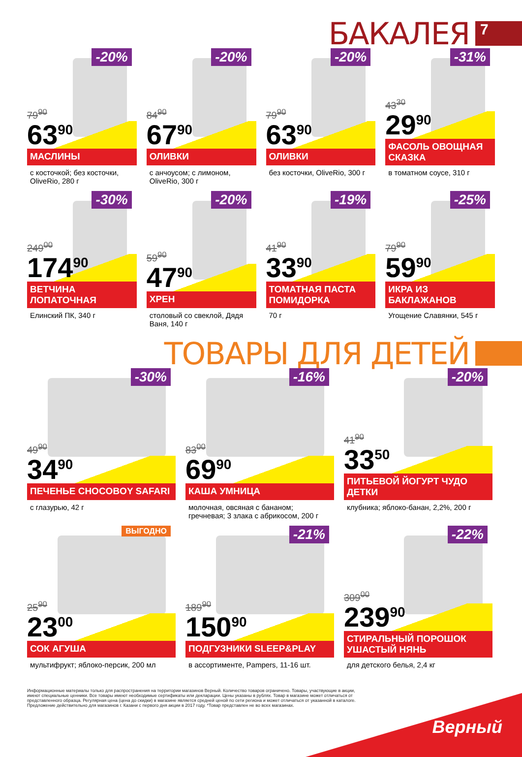БАКАЛЕЯ
7
-20%
79<sup>90</sup>
63<sup>90</sup>
МАСЛИНЫ
с косточкой; без косточки, OliveRio, 280 г
-20%
84<sup>90</sup>
67<sup>90</sup>
ОЛИВКИ
с анчоусом; с лимоном, OliveRio, 300 г
-20%
79<sup>90</sup>
63<sup>90</sup>
ОЛИВКИ
без косточки, OliveRio, 300 г
-31%
43<sup>30</sup>
29<sup>90</sup>
ФАСОЛЬ ОВОЩНАЯ СКАЗКА
в томатном соусе, 310 г
-30%
249<sup>00</sup>
174<sup>90</sup>
ВЕТЧИНА ЛОПАТОЧНАЯ
Елинский ПК, 340 г
-20%
59<sup>90</sup>
47<sup>90</sup>
ХРЕН
столовый со свеклой, Дядя Ваня, 140 г
-19%
41<sup>90</sup>
33<sup>90</sup>
ТОМАТНАЯ ПАСТА ПОМИДОРКА
70 г
-25%
79<sup>90</sup>
59<sup>90</sup>
ИКРА ИЗ БАКЛАЖАНОВ
Угощение Славянки, 545 г
ТОВАРЫ ДЛЯ ДЕТЕЙ
-30%
49<sup>90</sup>
34<sup>90</sup>
ПЕЧЕНЬЕ CHOCOBOY SAFARI
с глазурью, 42 г
-16%
83<sup>00</sup>
69<sup>90</sup>
КАША УМНИЦА
молочная, овсяная с бананом; гречневая; 3 злака с абрикосом, 200 г
-20%
41<sup>90</sup>
33<sup>50</sup>
ПИТЬЕВОЙ ЙОГУРТ ЧУДО ДЕТКИ
клубника; яблоко-банан, 2,2%, 200 г
ВЫГОДНО
25<sup>90</sup>
23<sup>00</sup>
СОК АГУША
мультифрукт; яблоко-персик, 200 мл
-21%
189<sup>90</sup>
150<sup>90</sup>
ПОДГУЗНИКИ SLEEP&PLAY
в ассортименте, Pampers, 11-16 шт.
-22%
309<sup>00</sup>
239<sup>90</sup>
СТИРАЛЬНЫЙ ПОРОШОК УШАСТЫЙ НЯНЬ
для детского белья, 2,4 кг
Информационные материалы только для распространения на территории магазинов Верный. Количество товаров ограничено. Товары, участвующие в акции, имеют специальные ценники. Все товары имеют необходимые сертификаты или декларации. Цены указаны в рублях. Товар в магазине может отличаться от представленного образца. Регулярная цена (цена до скидки) в магазине является средней ценой по сети региона и может отличаться от указанной в каталоге. Предложение действительно для магазинов г. Казани с первого дня акции в 2017 году. *Товар представлен не во всех магазинах.
Верный